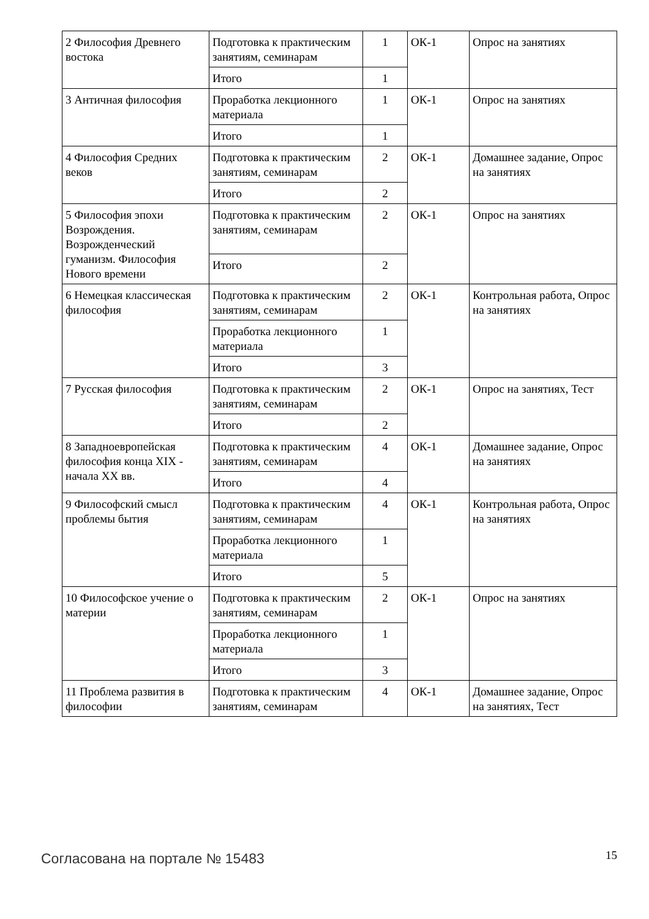| 2 Философия Древнего востока | Подготовка к практическим занятиям, семинарам | 1 | ОК-1 | Опрос на занятиях |
| | Итого | 1 | | |
| 3 Античная философия | Проработка лекционного материала | 1 | ОК-1 | Опрос на занятиях |
| | Итого | 1 | | |
| 4 Философия Средних веков | Подготовка к практическим занятиям, семинарам | 2 | ОК-1 | Домашнее задание, Опрос на занятиях |
| | Итого | 2 | | |
| 5 Философия эпохи Возрождения. Возрожденческий гуманизм. Философия Нового времени | Подготовка к практическим занятиям, семинарам | 2 | ОК-1 | Опрос на занятиях |
| | Итого | 2 | | |
| 6 Немецкая классическая философия | Подготовка к практическим занятиям, семинарам | 2 | ОК-1 | Контрольная работа, Опрос на занятиях |
| | Проработка лекционного материала | 1 | | |
| | Итого | 3 | | |
| 7 Русская философия | Подготовка к практическим занятиям, семинарам | 2 | ОК-1 | Опрос на занятиях, Тест |
| | Итого | 2 | | |
| 8 Западноевропейская философия конца XIX - начала XX вв. | Подготовка к практическим занятиям, семинарам | 4 | ОК-1 | Домашнее задание, Опрос на занятиях |
| | Итого | 4 | | |
| 9 Философский смысл проблемы бытия | Подготовка к практическим занятиям, семинарам | 4 | ОК-1 | Контрольная работа, Опрос на занятиях |
| | Проработка лекционного материала | 1 | | |
| | Итого | 5 | | |
| 10 Философское учение о материи | Подготовка к практическим занятиям, семинарам | 2 | ОК-1 | Опрос на занятиях |
| | Проработка лекционного материала | 1 | | |
| | Итого | 3 | | |
| 11 Проблема развития в философии | Подготовка к практическим занятиям, семинарам | 4 | ОК-1 | Домашнее задание, Опрос на занятиях, Тест |
Согласована на портале № 15483 15